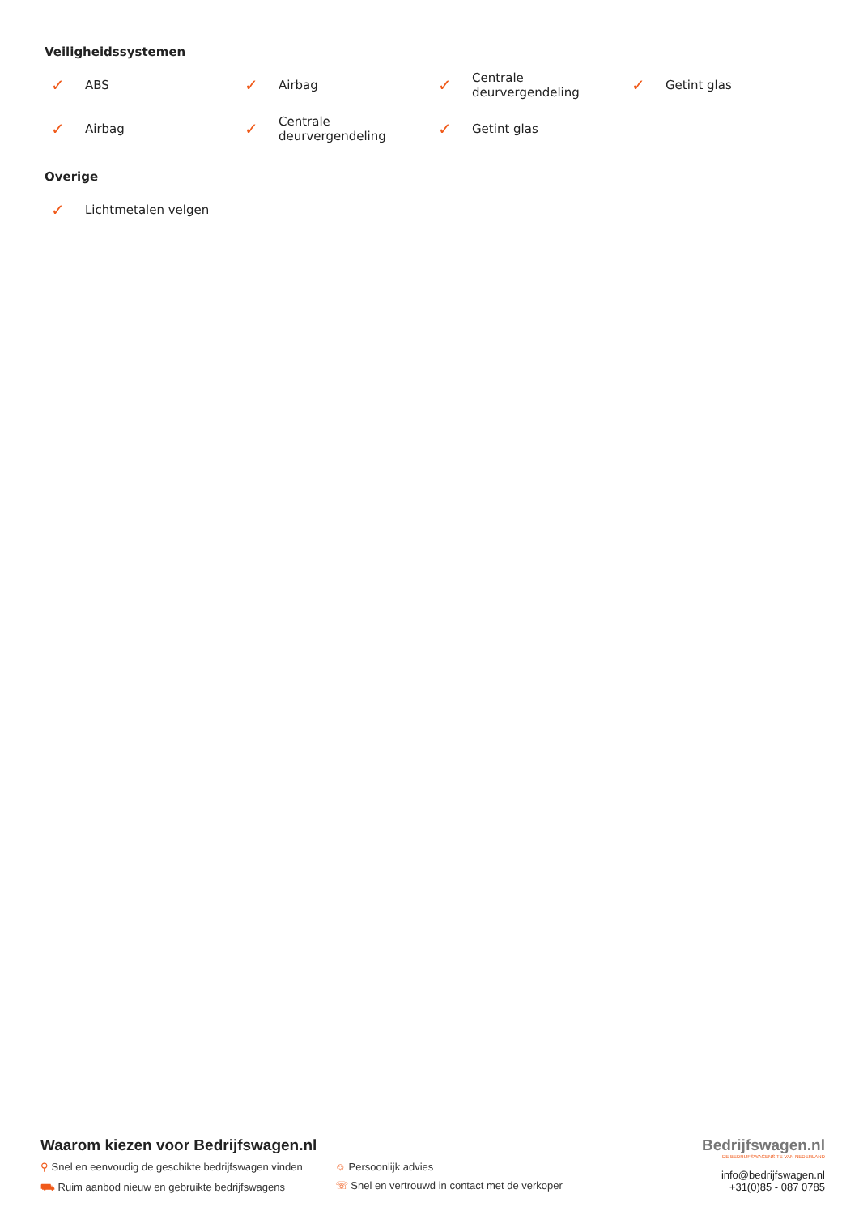Veiligheidssystemen
✓ ABS
✓ Airbag
✓ Centrale
deurvergendeling
✓ Getint glas
✓ Airbag
✓ Centrale
deurvergendeling
✓ Getint glas
Overige
✓ Lichtmetalen velgen
Waarom kiezen voor Bedrijfswagen.nl
⚲ Snel en eenvoudig de geschikte bedrijfswagen vinden
⛟ Ruim aanbod nieuw en gebruikte bedrijfswagens
☺ Persoonlijk advies
☏ Snel en vertrouwd in contact met de verkoper
Bedrijfswagen.nl
DE BEDRIJFSWAGENSITE VAN NEDERLAND
info@bedrijfswagen.nl
+31(0)85 - 087 0785